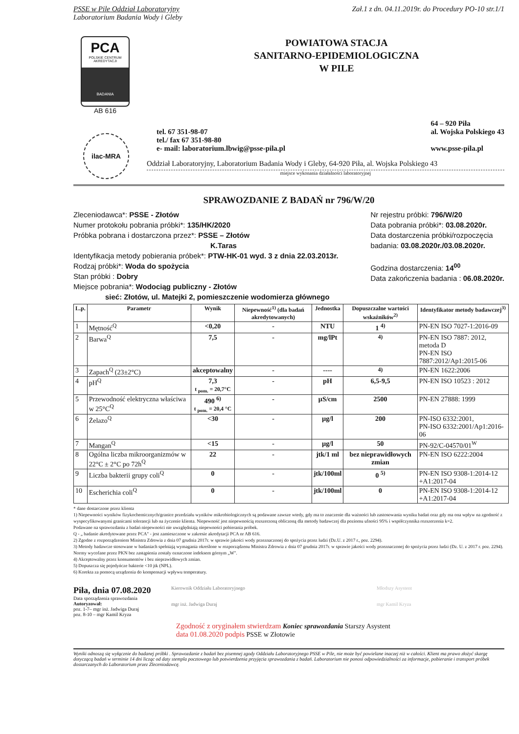PSSE w Pile Oddział Laboratoryjny Zał.1 z dn. 04.11.2019r. do Procedury PO-10 str.1/1
Laboratorium Badania Wody i Gleby
PCA
POLSKIE CENTRUM AKREDYTACJI
BADANIA
AB 616
POWIATOWA STACJA
SANITARNO-EPIDEMIOLOGICZNA
W PILE
tel. 67 351-98-07
tel./ fax 67 351-98-80
e- mail: laboratorium.lbwig@psse-pila.pl
64 – 920 Piła
al. Wojska Polskiego 43
www.psse-pila.pl
ilac-MRA
Oddział Laboratoryjny, Laboratorium Badania Wody i Gleby, 64-920 Piła, al. Wojska Polskiego 43
miejsce wykonania działalności laboratoryjnej
SPRAWOZDANIE Z BADAŃ nr 796/W/20
Zleceniodawca*: PSSE - Złotów
Numer protokołu pobrania próbki*: 135/HK/2020
Próbka pobrana i dostarczona przez*: PSSE – Złotów
K.Taras
Identyfikacja metody pobierania próbek*: PTW-HK-01 wyd. 3 z dnia 22.03.2013r.
Rodzaj próbki*: Woda do spożycia
Stan próbki : Dobry
Miejsce pobrania*: Wodociąg publiczny - Złotów
sieć: Złotów, ul. Matejki 2, pomieszczenie wodomierza głównego
Nr rejestru próbki: 796/W/20
Data pobrania próbki*: 03.08.2020r.
Data dostarczenia próbki/rozpoczęcia
badania: 03.08.2020r./03.08.2020r.
Godzina dostarczenia: 14<sup>00</sup>
Data zakończenia badania : 06.08.2020r.
| L.p. | Parametr | Wynik | Niepewność<sup>1)</sup> (dla badań akredytowanych) | Jednostka | Dopuszczalne wartości wskaźników<sup>2)</sup> | Identyfikator metody badawczej<sup>3)</sup> |
| --- | --- | --- | --- | --- | --- | --- |
| 1 | Mętność<sup>Q</sup> | <0,20 | - | NTU | 1 <sup>4)</sup> | PN-EN ISO 7027-1:2016-09 |
| 2 | Barwa<sup>Q</sup> | 7,5 | - | mg/lPt | <sup>4)</sup> | PN-EN ISO 7887: 2012, metoda D PN-EN ISO 7887:2012/Ap1:2015-06 |
| 3 | Zapach<sup>Q</sup> (23±2°C) | akceptowalny | - | ---- | <sup>4)</sup> | PN-EN 1622:2006 |
| 4 | pH<sup>Q</sup> | 7,3 t <sub>pom.</sub> = 20,7°C | - | pH | 6,5-9,5 | PN-EN ISO 10523 : 2012 |
| 5 | Przewodność elektryczna właściwa w 25°C<sup>Q</sup> | 490 <sup>6)</sup> t <sub>pom.</sub> = 20,4 °C | - | µS/cm | 2500 | PN-EN 27888: 1999 |
| 6 | Żelazo<sup>Q</sup> | <30 | - | µg/l | 200 | PN-ISO 6332:2001, PN-ISO 6332:2001/Ap1:2016-06 |
| 7 | Mangan<sup>Q</sup> | <15 | - | µg/l | 50 | PN-92/C-04570/01<sup>W</sup> |
| 8 | Ogólna liczba mikroorganizmów w 22°C ± 2°C po 72h<sup>Q</sup> | 22 | - | jtk/1 ml | bez nieprawidłowych zmian | PN-EN ISO 6222:2004 |
| 9 | Liczba bakterii grupy coli<sup>Q</sup> | 0 | - | jtk/100ml | 0 <sup>5)</sup> | PN-EN ISO 9308-1:2014-12 +A1:2017-04 |
| 10 | Escherichia coli<sup>Q</sup> | 0 | - | jtk/100ml | 0 | PN-EN ISO 9308-1:2014-12 +A1:2017-04 |
* dane dostarczone przez klienta
1) Niepewności wyników fizykochemicznych/granice przedziału wyników mikrobiologicznych są podawane zawsze wtedy, gdy ma to znaczenie dla ważności lub zastosowania wyniku badań oraz gdy ma ona wpływ na zgodność z wyspecyfikowanymi granicami tolerancji lub na życzenie klienta. Niepewność jest niepewnością rozszerzoną obliczoną dla metody badawczej dla poziomu ufności 95% i współczynnika rozszerzenia k=2.
Podawane na sprawozdaniu z badań niepewności nie uwzględniają niepewności pobierania próbek.
Q - „ badanie akredytowane przez PCA" - jest zamieszczone w zakresie akredytacji PCA nr AB 616.
2) Zgodne z rozporządzeniem Ministra Zdrowia z dnia 07 grudnia 2017r. w sprawie jakości wody przeznaczonej do spożycia przez ludzi (Dz.U. z 2017 r., poz. 2294).
3) Metody badawcze stosowane w badaniach spełniają wymagania określone w rozporządzenu Ministra Zdrowia z dnia 07 grudnia 2017r. w sprawie jakości wody przeznaczonej do spożycia przez ludzi (Dz. U. z 2017 r. poz. 2294). Normy wycofane przez PKN bez zastąpienia zostały oznaczone indeksem górnym „W".
4) Akceptowalny przez konsumentów i bez nieprawidłowych zmian.
5) Dopuszcza się pojedyńcze bakterie <10 jtk (NPL).
6) Korekta za pomocą urządzenia do kompensacji wpływu temperatury.
Piła, dnia 07.08.2020
Data sporządzenia sprawozdania
Autoryzował:
poz. 1-7– mgr inż. Jadwiga Duraj
poz. 8-10 – mgr Kamil Kryza
Kierownik Oddziału Laboratoryjnego
mgr inż. Jadwiga Duraj
Młodszy Asystent
mgr Kamil Kryza
Zgodność z oryginałem stwierdzam Koniec sprawozdania Starszy Asystent
data 01.08.2020 podpis PSSE w Złotowie
Wyniki odnoszą się wyłącznie do badanej próbki . Sprawozdanie z badań bez pisemnej zgody Oddziału Laboratoryjnego PSSE w Pile, nie może być powielane inaczej niż w całości. Klient ma prawo złożyć skargę dotyczącą badań w terminie 14 dni licząc od daty stempla pocztowego lub potwierdzenia przyjęcia sprawozdania z badań. Laboratorium nie ponosi odpowiedzialności za informacje, pobieranie i transport próbek dostarczanych do Laboratorium przez Zleceniodawcę.